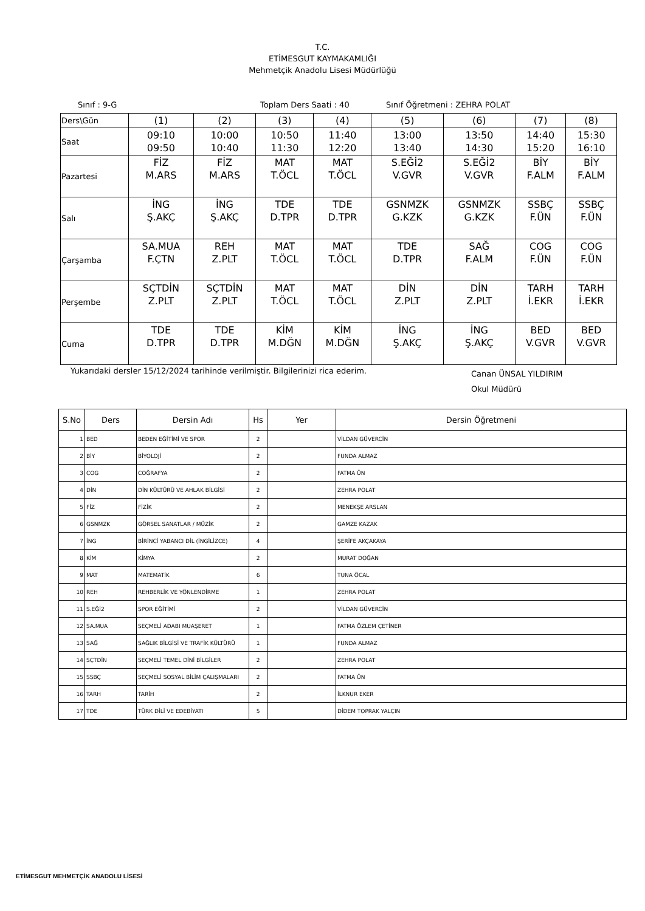T.C.
ETİMESGUT KAYMAKAMLIĞI
Mehmetçik Anadolu Lisesi Müdürlüğü
Sınıf : 9-G Toplam Ders Saati : 40 Sınıf Öğretmeni : ZEHRA POLAT
| Ders\Gün | (1) | (2) | (3) | (4) | (5) | (6) | (7) | (8) |
| Saat | 09:10 09:50 | 10:00 10:40 | 10:50 11:30 | 11:40 12:20 | 13:00 13:40 | 13:50 14:30 | 14:40 15:20 | 15:30 16:10 |
| Pazartesi | FİZ M.ARS | FİZ M.ARS | MAT T.ÖCL | MAT T.ÖCL | S.EĞİ2 V.GVR | S.EĞİ2 V.GVR | BİY F.ALM | BİY F.ALM |
| Salı | İNG Ş.AKÇ | İNG Ş.AKÇ | TDE D.TPR | TDE D.TPR | GSNMZK G.KZK | GSNMZK G.KZK | SSBÇ F.ÜN | SSBÇ F.ÜN |
| Çarşamba | SA.MUA F.ÇTN | REH Z.PLT | MAT T.ÖCL | MAT T.ÖCL | TDE D.TPR | SAĞ F.ALM | COG F.ÜN | COG F.ÜN |
| Perşembe | SÇTDİN Z.PLT | SÇTDİN Z.PLT | MAT T.ÖCL | MAT T.ÖCL | DİN Z.PLT | DİN Z.PLT | TARH İ.EKR | TARH İ.EKR |
| Cuma | TDE D.TPR | TDE D.TPR | KİM M.DĞN | KİM M.DĞN | İNG Ş.AKÇ | İNG Ş.AKÇ | BED V.GVR | BED V.GVR |
Yukarıdaki dersler 15/12/2024 tarihinde verilmiştir. Bilgilerinizi rica ederim. Canan ÜNSAL YILDIRIM
Okul Müdürü
| S.No | Ders | Dersin Adı | Hs | Yer | Dersin Öğretmeni |
| --- | --- | --- | --- | --- | --- |
| 1 | BED | BEDEN EĞİTİMİ VE SPOR | 2 | | VİLDAN GÜVERCİN |
| 2 | BİY | BİYOLOJİ | 2 | | FUNDA ALMAZ |
| 3 | COG | COĞRAFYA | 2 | | FATMA ÜN |
| 4 | DİN | DİN KÜLTÜRÜ VE AHLAK BİLGİSİ | 2 | | ZEHRA POLAT |
| 5 | FİZ | FİZİK | 2 | | MENEKŞE ARSLAN |
| 6 | GSNMZK | GÖRSEL SANATLAR / MÜZİK | 2 | | GAMZE KAZAK |
| 7 | İNG | BİRİNCİ YABANCI DİL (İNGİLİZCE) | 4 | | ŞERİFE AKÇAKAYA |
| 8 | KİM | KİMYA | 2 | | MURAT DOĞAN |
| 9 | MAT | MATEMATİK | 6 | | TUNA ÖCAL |
| 10 | REH | REHBERLİK VE YÖNLENDİRME | 1 | | ZEHRA POLAT |
| 11 | S.EĞİ2 | SPOR EĞİTİMİ | 2 | | VİLDAN GÜVERCİN |
| 12 | SA.MUA | SEÇMELİ ADABI MUAŞERET | 1 | | FATMA ÖZLEM ÇETİNER |
| 13 | SAĞ | SAĞLIK BİLGİSİ VE TRAFİK KÜLTÜRÜ | 1 | | FUNDA ALMAZ |
| 14 | SÇTDİN | SEÇMELİ TEMEL DİNİ BİLGİLER | 2 | | ZEHRA POLAT |
| 15 | SSBÇ | SEÇMELİ SOSYAL BİLİM ÇALIŞMALARI | 2 | | FATMA ÜN |
| 16 | TARH | TARİH | 2 | | İLKNUR EKER |
| 17 | TDE | TÜRK DİLİ VE EDEBİYATI | 5 | | DİDEM TOPRAK YALÇIN |
ETİMESGUT MEHMETÇİK ANADOLU LİSESİ